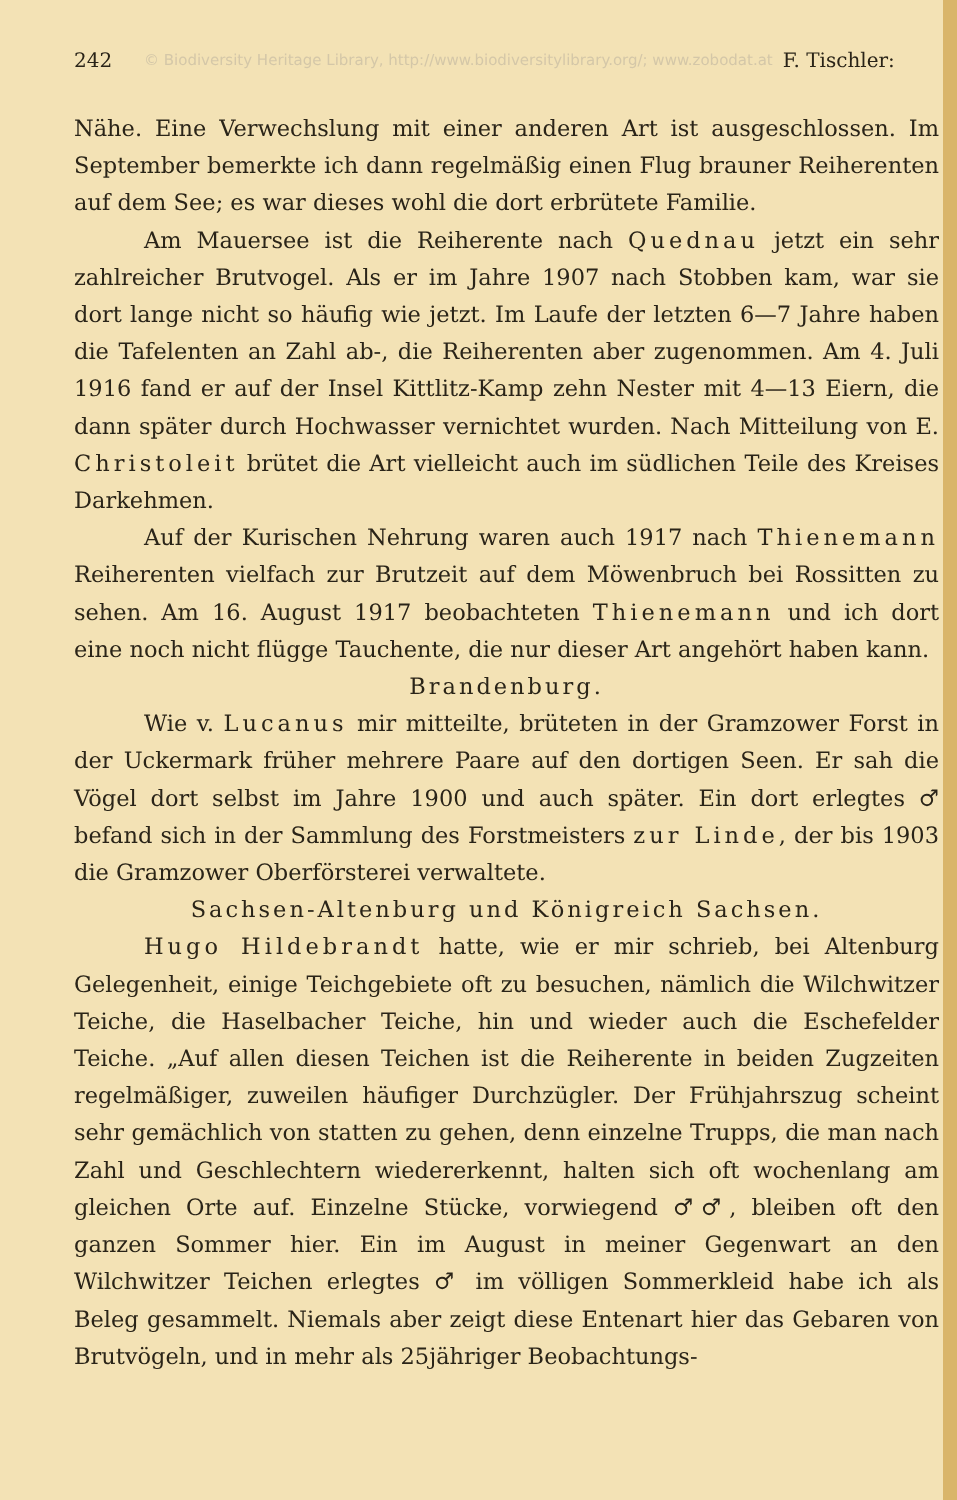242 © Biodiversity Heritage Library, http://www.biodiversitylibrary.org/; www.zobodat.at F. Tischler:
Nähe. Eine Verwechslung mit einer anderen Art ist ausgeschlossen. Im September bemerkte ich dann regelmäßig einen Flug brauner Reiherenten auf dem See; es war dieses wohl die dort erbrütete Familie.
Am Mauersee ist die Reiherente nach Quednau jetzt ein sehr zahlreicher Brutvogel. Als er im Jahre 1907 nach Stobben kam, war sie dort lange nicht so häufig wie jetzt. Im Laufe der letzten 6—7 Jahre haben die Tafelenten an Zahl ab-, die Reiherenten aber zugenommen. Am 4. Juli 1916 fand er auf der Insel Kittlitz-Kamp zehn Nester mit 4—13 Eiern, die dann später durch Hochwasser vernichtet wurden. Nach Mitteilung von E. Christoleit brütet die Art vielleicht auch im südlichen Teile des Kreises Darkehmen.
Auf der Kurischen Nehrung waren auch 1917 nach Thienemann Reiherenten vielfach zur Brutzeit auf dem Möwenbruch bei Rossitten zu sehen. Am 16. August 1917 beobachteten Thienemann und ich dort eine noch nicht flügge Tauchente, die nur dieser Art angehört haben kann.
Brandenburg.
Wie v. Lucanus mir mitteilte, brüteten in der Gramzower Forst in der Uckermark früher mehrere Paare auf den dortigen Seen. Er sah die Vögel dort selbst im Jahre 1900 und auch später. Ein dort erlegtes ♂ befand sich in der Sammlung des Forstmeisters zur Linde, der bis 1903 die Gramzower Oberförsterei verwaltete.
Sachsen-Altenburg und Königreich Sachsen.
Hugo Hildebrandt hatte, wie er mir schrieb, bei Altenburg Gelegenheit, einige Teichgebiete oft zu besuchen, nämlich die Wilchwitzer Teiche, die Haselbacher Teiche, hin und wieder auch die Eschefelder Teiche. „Auf allen diesen Teichen ist die Reiherente in beiden Zugzeiten regelmäßiger, zuweilen häufiger Durchzügler. Der Frühjahrszug scheint sehr gemächlich von statten zu gehen, denn einzelne Trupps, die man nach Zahl und Geschlechtern wiedererkennt, halten sich oft wochenlang am gleichen Orte auf. Einzelne Stücke, vorwiegend ♂♂, bleiben oft den ganzen Sommer hier. Ein im August in meiner Gegenwart an den Wilchwitzer Teichen erlegtes ♂ im völligen Sommerkleid habe ich als Beleg gesammelt. Niemals aber zeigt diese Entenart hier das Gebaren von Brutvögeln, und in mehr als 25jähriger Beobachtungs-